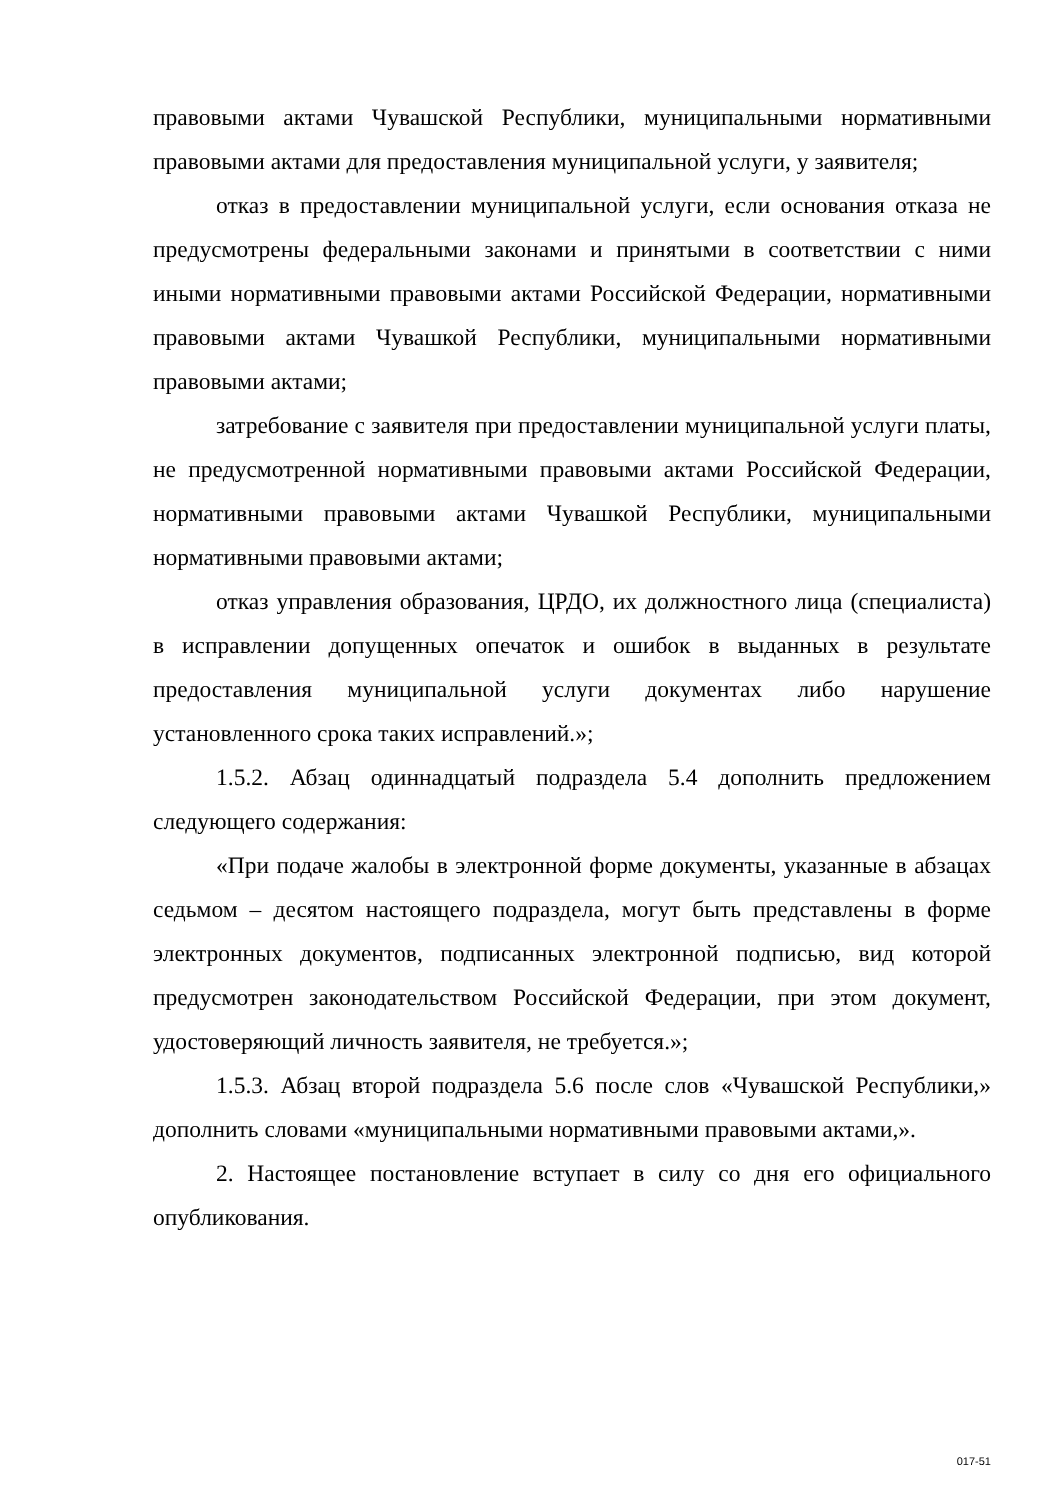правовыми актами Чувашской Республики, муниципальными нормативными правовыми актами для предоставления муниципальной услуги, у заявителя;
отказ в предоставлении муниципальной услуги, если основания отказа не предусмотрены федеральными законами и принятыми в соответствии с ними иными нормативными правовыми актами Российской Федерации, нормативными правовыми актами Чувашкой Республики, муниципальными нормативными правовыми актами;
затребование с заявителя при предоставлении муниципальной услуги платы, не предусмотренной нормативными правовыми актами Российской Федерации, нормативными правовыми актами Чувашкой Республики, муниципальными нормативными правовыми актами;
отказ управления образования, ЦРДО, их должностного лица (специалиста) в исправлении допущенных опечаток и ошибок в выданных в результате предоставления муниципальной услуги документах либо нарушение установленного срока таких исправлений.»;
1.5.2. Абзац одиннадцатый подраздела 5.4 дополнить предложением следующего содержания:
«При подаче жалобы в электронной форме документы, указанные в абзацах седьмом – десятом настоящего подраздела, могут быть представлены в форме электронных документов, подписанных электронной подписью, вид которой предусмотрен законодательством Российской Федерации, при этом документ, удостоверяющий личность заявителя, не требуется.»;
1.5.3. Абзац второй подраздела 5.6 после слов «Чувашской Республики,» дополнить словами «муниципальными нормативными правовыми актами,».
2. Настоящее постановление вступает в силу со дня его официального опубликования.
017-51